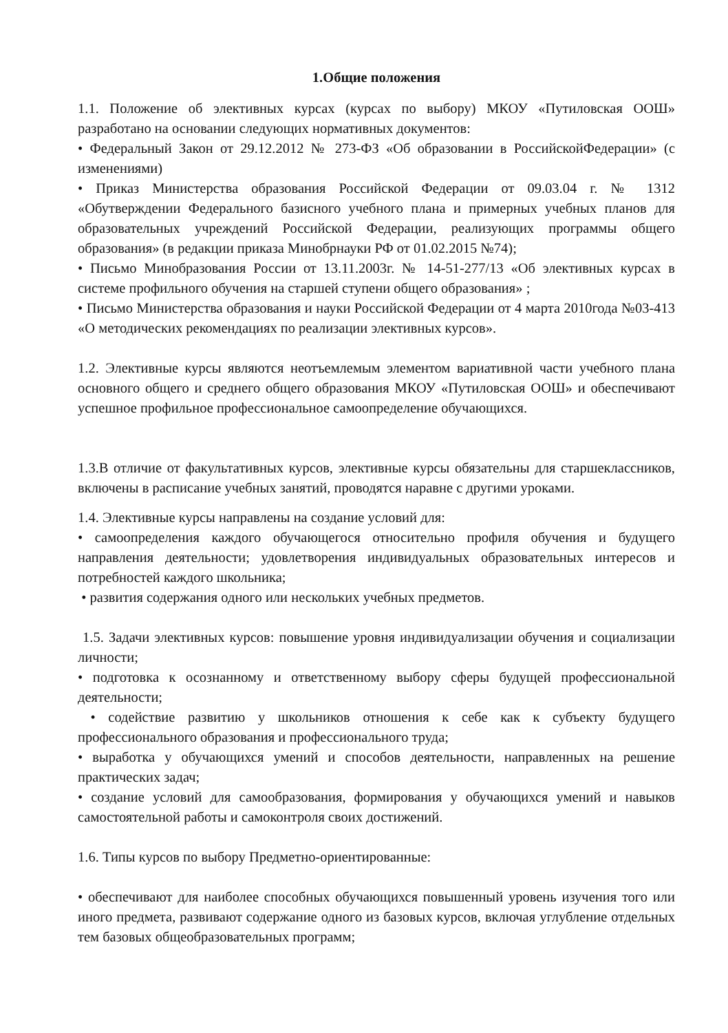1.Общие положения
1.1. Положение об элективных курсах (курсах по выбору) МКОУ «Путиловская ООШ» разработано на основании следующих нормативных документов:
• Федеральный Закон от 29.12.2012 № 273-ФЗ «Об образовании в РоссийскойФедерации» (с изменениями)
• Приказ Министерства образования Российской Федерации от 09.03.04 г. № 1312 «Обутверждении Федерального базисного учебного плана и примерных учебных планов для образовательных учреждений Российской Федерации, реализующих программы общего образования» (в редакции приказа Минобрнауки РФ от 01.02.2015 №74);
• Письмо Минобразования России от 13.11.2003г. № 14-51-277/13 «Об элективных курсах в системе профильного обучения на старшей ступени общего образования» ;
• Письмо Министерства образования и науки Российской Федерации от 4 марта 2010года №03-413 «О методических рекомендациях по реализации элективных курсов».
1.2. Элективные курсы являются неотъемлемым элементом вариативной части учебного плана основного общего и среднего общего образования МКОУ «Путиловская ООШ» и обеспечивают успешное профильное профессиональное самоопределение обучающихся.
1.3.В отличие от факультативных курсов, элективные курсы обязательны для старшеклассников, включены в расписание учебных занятий, проводятся наравне с другими уроками.
1.4. Элективные курсы направлены на создание условий для:
• самоопределения каждого обучающегося относительно профиля обучения и будущего направления деятельности; удовлетворения индивидуальных образовательных интересов и потребностей каждого школьника;
• развития содержания одного или нескольких учебных предметов.
1.5. Задачи элективных курсов: повышение уровня индивидуализации обучения и социализации личности;
• подготовка к осознанному и ответственному выбору сферы будущей профессиональной деятельности;
• содействие развитию у школьников отношения к себе как к субъекту будущего профессионального образования и профессионального труда;
• выработка у обучающихся умений и способов деятельности, направленных на решение практических задач;
• создание условий для самообразования, формирования у обучающихся умений и навыков самостоятельной работы и самоконтроля своих достижений.
1.6. Типы курсов по выбору Предметно-ориентированные:
• обеспечивают для наиболее способных обучающихся повышенный уровень изучения того или иного предмета, развивают содержание одного из базовых курсов, включая углубление отдельных тем базовых общеобразовательных программ;